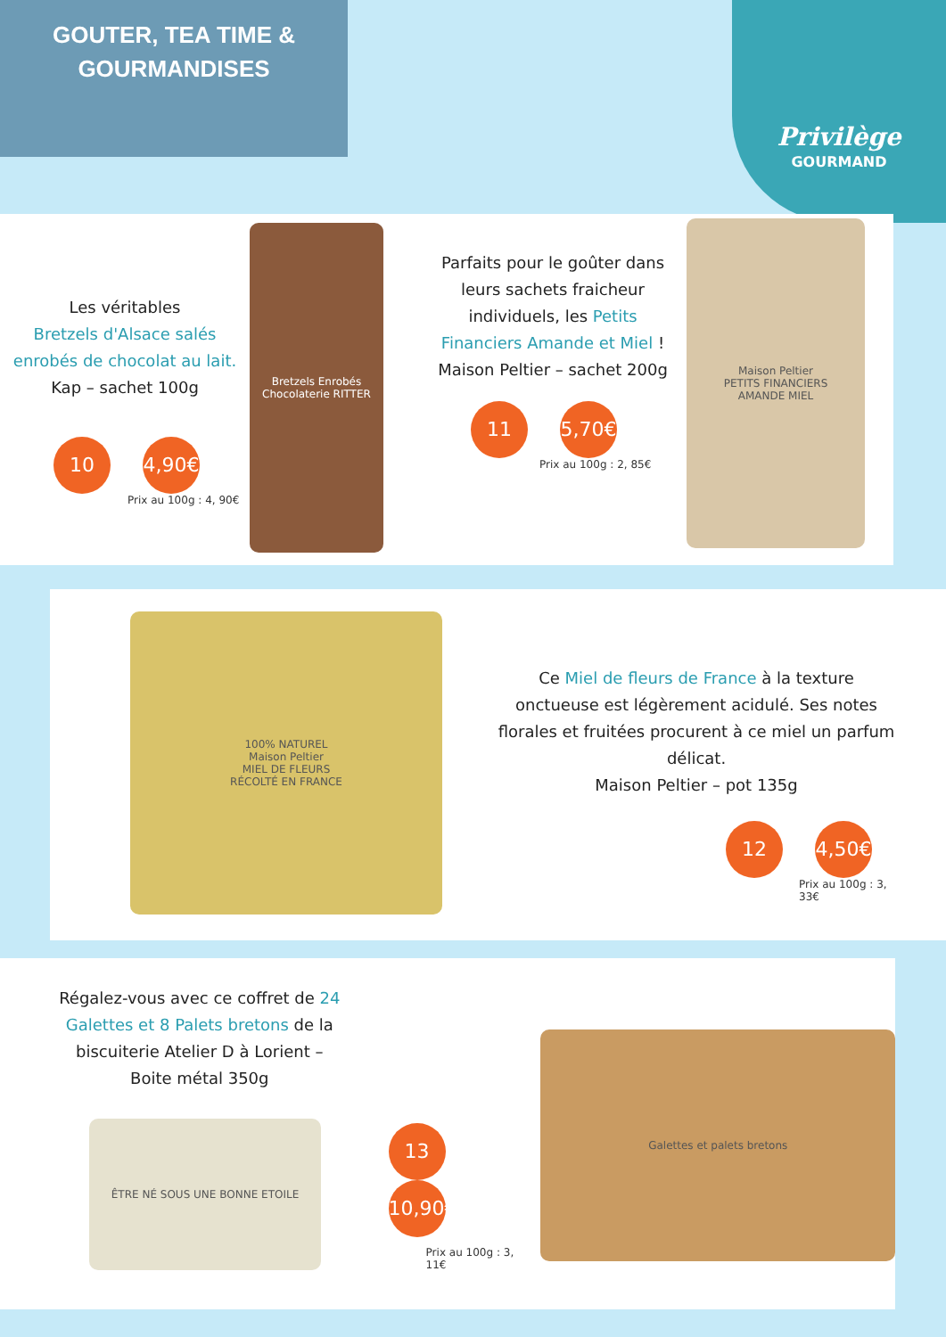GOUTER, TEA TIME &
GOURMANDISES
Privilège
GOURMAND
Les véritables
Bretzels d'Alsace salés enrobés de chocolat au lait.
Kap – sachet 100g
10 4,90€
Prix au 100g : 4, 90€
Bretzels Enrobés
Chocolaterie RITTER
Parfaits pour le goûter dans leurs sachets fraicheur individuels, les Petits Financiers Amande et Miel !
Maison Peltier – sachet 200g
11 5,70€
Prix au 100g : 2, 85€
Maison Peltier
PETITS FINANCIERS
AMANDE MIEL
100% NATUREL
Maison Peltier
MIEL DE FLEURS
RÉCOLTÉ EN FRANCE
Ce Miel de fleurs de France à la texture onctueuse est légèrement acidulé. Ses notes florales et fruitées procurent à ce miel un parfum délicat.
Maison Peltier – pot 135g
12 4,50€
Prix au 100g : 3, 33€
Régalez-vous avec ce coffret de 24 Galettes et 8 Palets bretons de la biscuiterie Atelier D à Lorient –
Boite métal 350g
ÊTRE NÉ SOUS UNE BONNE ETOILE
13 10,90€
Prix au 100g : 3, 11€
Galettes et palets bretons